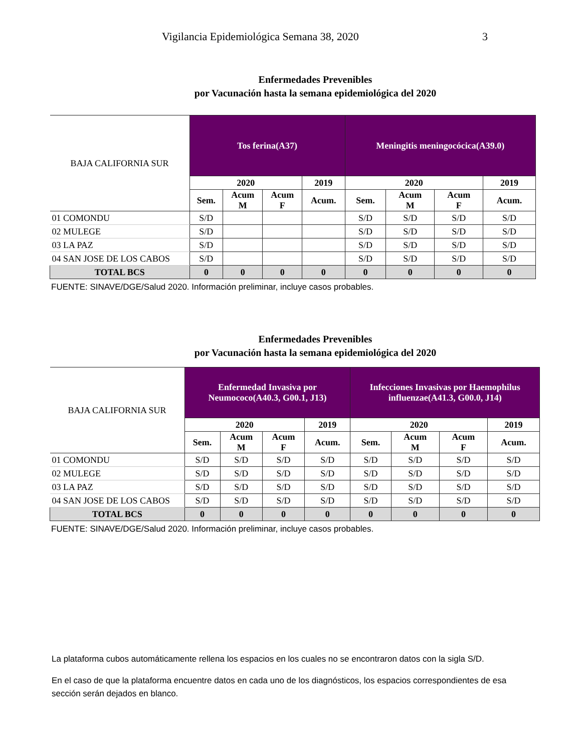Vigilancia Epidemiológica Semana 38, 2020 3
Enfermedades Prevenibles
por Vacunación hasta la semana epidemiológica del 2020
| BAJA CALIFORNIA SUR | Tos ferina(A37) | | | | Meningitis meningocócica(A39.0) | | | |
| --- | --- | --- | --- | --- | --- | --- | --- | --- |
| | 2020 | | | 2019 | 2020 | | | 2019 |
| | Sem. | Acum M | Acum F | Acum. | Sem. | Acum M | Acum F | Acum. |
| 01 COMONDU | S/D | | | | S/D | S/D | S/D | S/D |
| 02 MULEGE | S/D | | | | S/D | S/D | S/D | S/D |
| 03 LA PAZ | S/D | | | | S/D | S/D | S/D | S/D |
| 04 SAN JOSE DE LOS CABOS | S/D | | | | S/D | S/D | S/D | S/D |
| TOTAL BCS | 0 | 0 | 0 | 0 | 0 | 0 | 0 | 0 |
FUENTE: SINAVE/DGE/Salud 2020. Información preliminar, incluye casos probables.
Enfermedades Prevenibles
por Vacunación hasta la semana epidemiológica del 2020
| BAJA CALIFORNIA SUR | Enfermedad Invasiva por Neumococo(A40.3, G00.1, J13) | | | | Infecciones Invasivas por Haemophilus influenzae(A41.3, G00.0, J14) | | | |
| --- | --- | --- | --- | --- | --- | --- | --- | --- |
| | 2020 | | | 2019 | 2020 | | | 2019 |
| | Sem. | Acum M | Acum F | Acum. | Sem. | Acum M | Acum F | Acum. |
| 01 COMONDU | S/D | S/D | S/D | S/D | S/D | S/D | S/D | S/D |
| 02 MULEGE | S/D | S/D | S/D | S/D | S/D | S/D | S/D | S/D |
| 03 LA PAZ | S/D | S/D | S/D | S/D | S/D | S/D | S/D | S/D |
| 04 SAN JOSE DE LOS CABOS | S/D | S/D | S/D | S/D | S/D | S/D | S/D | S/D |
| TOTAL BCS | 0 | 0 | 0 | 0 | 0 | 0 | 0 | 0 |
FUENTE: SINAVE/DGE/Salud 2020. Información preliminar, incluye casos probables.
La plataforma cubos automáticamente rellena los espacios en los cuales no se encontraron datos con la sigla S/D.
En el caso de que la plataforma encuentre datos en cada uno de los diagnósticos, los espacios correspondientes de esa sección serán dejados en blanco.